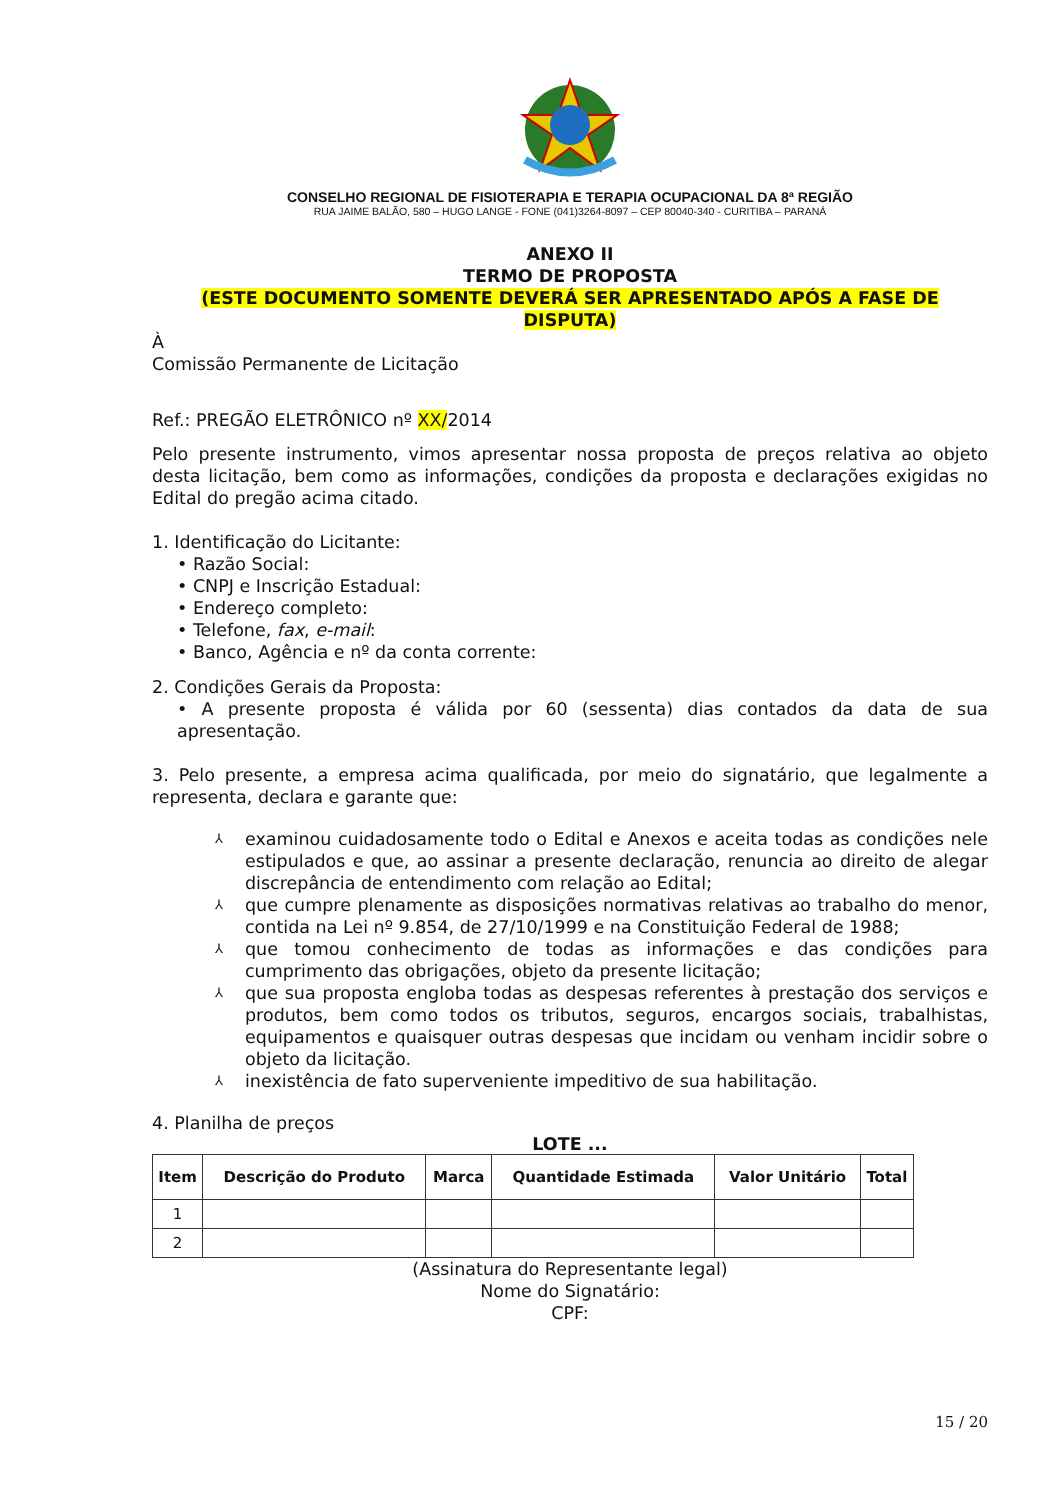CONSELHO REGIONAL DE FISIOTERAPIA E TERAPIA OCUPACIONAL DA 8ª REGIÃO
RUA JAIME BALÃO, 580 – HUGO LANGE - FONE (041)3264-8097 – CEP 80040-340 - CURITIBA – PARANÁ
ANEXO II
TERMO DE PROPOSTA
(ESTE DOCUMENTO SOMENTE DEVERÁ SER APRESENTADO APÓS A FASE DE DISPUTA)
À
Comissão Permanente de Licitação
Ref.: PREGÃO ELETRÔNICO nº XX/2014
Pelo presente instrumento, vimos apresentar nossa proposta de preços relativa ao objeto desta licitação, bem como as informações, condições da proposta e declarações exigidas no Edital do pregão acima citado.
1. Identificação do Licitante:
• Razão Social:
• CNPJ e Inscrição Estadual:
• Endereço completo:
• Telefone, fax, e-mail:
• Banco, Agência e nº da conta corrente:
2. Condições Gerais da Proposta:
• A presente proposta é válida por 60 (sessenta) dias contados da data de sua apresentação.
3. Pelo presente, a empresa acima qualificada, por meio do signatário, que legalmente a representa, declara e garante que:
⅄ examinou cuidadosamente todo o Edital e Anexos e aceita todas as condições nele estipulados e que, ao assinar a presente declaração, renuncia ao direito de alegar discrepância de entendimento com relação ao Edital;
⅄ que cumpre plenamente as disposições normativas relativas ao trabalho do menor, contida na Lei nº 9.854, de 27/10/1999 e na Constituição Federal de 1988;
⅄ que tomou conhecimento de todas as informações e das condições para cumprimento das obrigações, objeto da presente licitação;
⅄ que sua proposta engloba todas as despesas referentes à prestação dos serviços e produtos, bem como todos os tributos, seguros, encargos sociais, trabalhistas, equipamentos e quaisquer outras despesas que incidam ou venham incidir sobre o objeto da licitação.
⅄ inexistência de fato superveniente impeditivo de sua habilitação.
4. Planilha de preços
LOTE ...
| Item | Descrição do Produto | Marca | Quantidade Estimada | Valor Unitário | Total |
| --- | --- | --- | --- | --- | --- |
| 1 | | | | | |
| 2 | | | | | |
(Assinatura do Representante legal)
Nome do Signatário:
CPF:
15 / 20